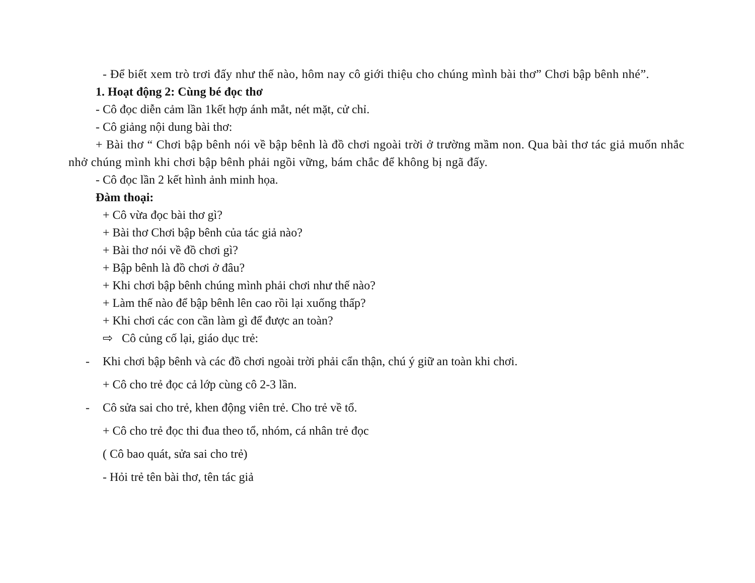- Để biết xem trò trơi đấy như thế nào, hôm nay cô giới thiệu cho chúng mình bài thơ” Chơi bập bênh nhé”.
1. Hoạt động 2: Cùng bé đọc thơ
- Cô đọc diễn cảm lần 1kết hợp ánh mắt, nét mặt, cử chỉ.
- Cô giảng nội dung bài thơ:
+ Bài thơ “ Chơi bập bênh nói về bập bênh là đồ chơi ngoài trời ở trường mầm non. Qua bài thơ tác giả muốn nhắc nhở chúng mình khi chơi bập bênh phải ngồi vững, bám chắc để không bị ngã đấy.
- Cô đọc lần 2 kết hình ảnh minh họa.
Đàm thoại:
+ Cô vừa đọc bài thơ gì?
+ Bài thơ Chơi bập bênh của tác giả nào?
+ Bài thơ nói về đồ chơi gì?
+ Bập bênh là đồ chơi ở đâu?
+ Khi chơi bập bênh chúng mình phải chơi như thế nào?
+ Làm thế nào để bập bênh lên cao rồi lại xuống thấp?
+ Khi chơi các con cần làm gì để được an toàn?
⇨ Cô củng cố lại, giáo dục trẻ:
- Khi chơi bập bênh và các đồ chơi ngoài trời phải cẩn thận, chú ý giữ an toàn khi chơi.
+ Cô cho trẻ đọc cả lớp cùng cô 2-3 lần.
- Cô sửa sai cho trẻ, khen động viên trẻ. Cho trẻ về tổ.
+ Cô cho trẻ đọc thi đua theo tổ, nhóm, cá nhân trẻ đọc
( Cô bao quát, sửa sai cho trẻ)
- Hỏi trẻ tên bài thơ, tên tác giả